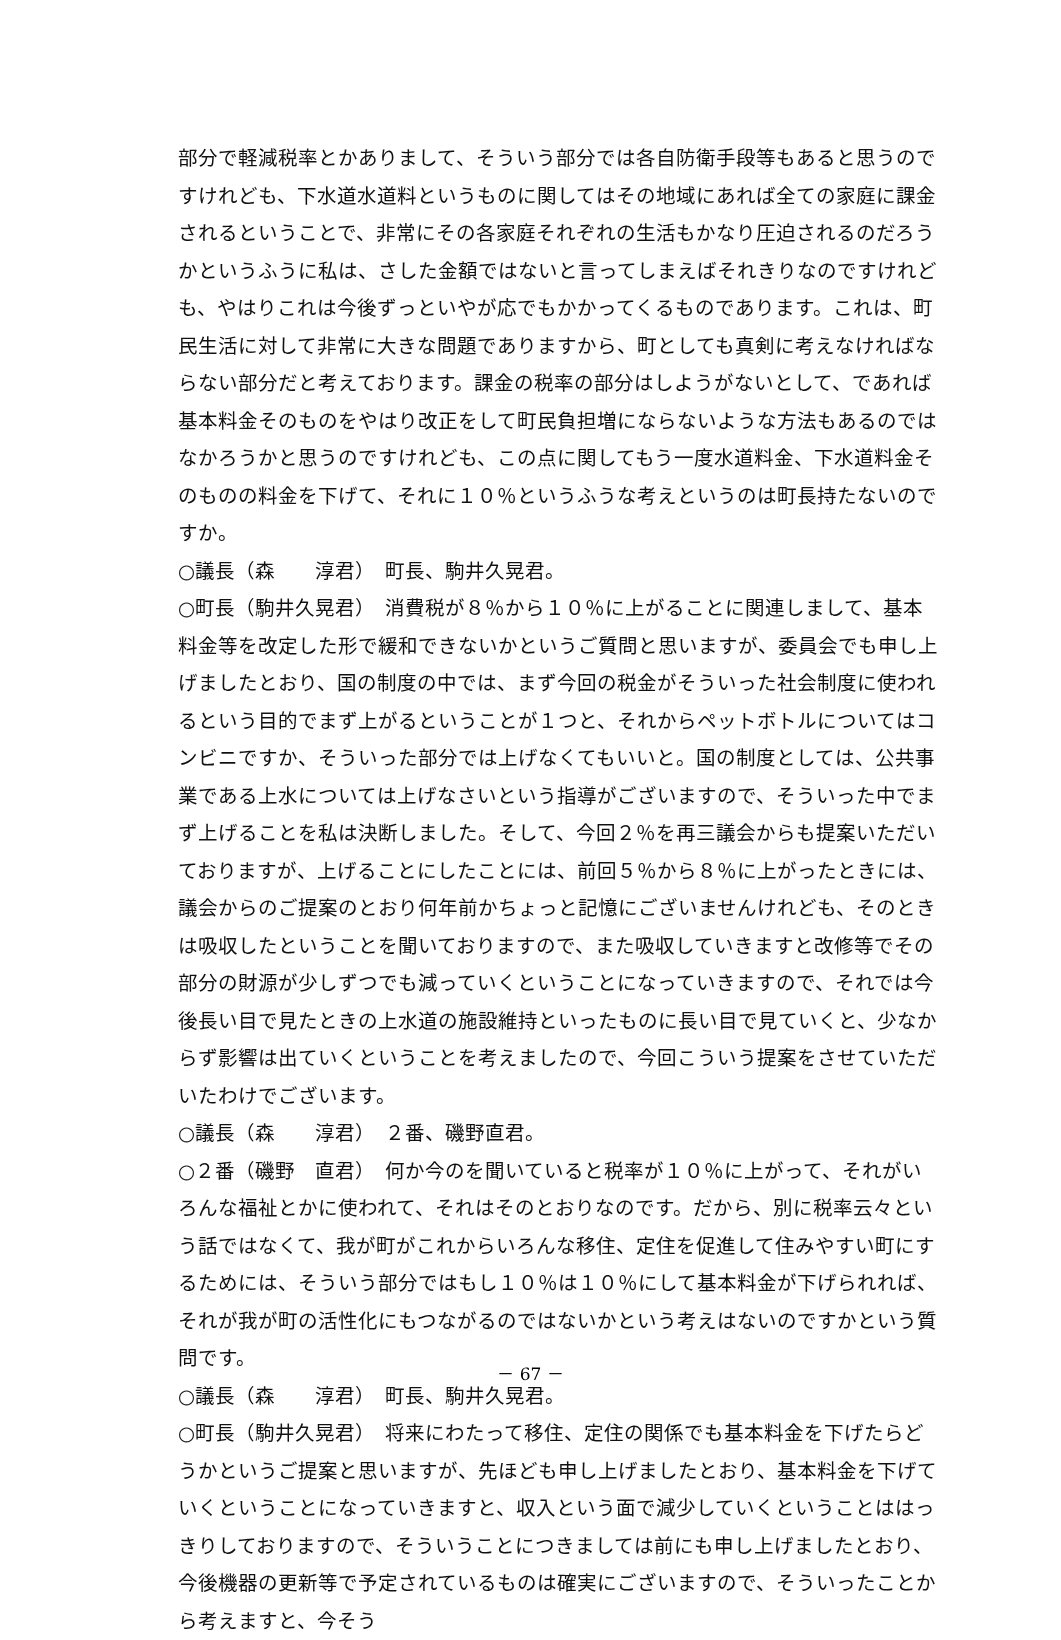部分で軽減税率とかありまして、そういう部分では各自防衛手段等もあると思うのですけれども、下水道水道料というものに関してはその地域にあれば全ての家庭に課金されるということで、非常にその各家庭それぞれの生活もかなり圧迫されるのだろうかというふうに私は、さした金額ではないと言ってしまえばそれきりなのですけれども、やはりこれは今後ずっといやが応でもかかってくるものであります。これは、町民生活に対して非常に大きな問題でありますから、町としても真剣に考えなければならない部分だと考えております。課金の税率の部分はしようがないとして、であれば基本料金そのものをやはり改正をして町民負担増にならないような方法もあるのではなかろうかと思うのですけれども、この点に関してもう一度水道料金、下水道料金そのものの料金を下げて、それに１０％というふうな考えというのは町長持たないのですか。
○議長（森　　淳君）　町長、駒井久晃君。
○町長（駒井久晃君）　消費税が８％から１０％に上がることに関連しまして、基本料金等を改定した形で緩和できないかというご質問と思いますが、委員会でも申し上げましたとおり、国の制度の中では、まず今回の税金がそういった社会制度に使われるという目的でまず上がるということが１つと、それからペットボトルについてはコンビニですか、そういった部分では上げなくてもいいと。国の制度としては、公共事業である上水については上げなさいという指導がございますので、そういった中でまず上げることを私は決断しました。そして、今回２％を再三議会からも提案いただいておりますが、上げることにしたことには、前回５％から８％に上がったときには、議会からのご提案のとおり何年前かちょっと記憶にございませんけれども、そのときは吸収したということを聞いておりますので、また吸収していきますと改修等でその部分の財源が少しずつでも減っていくということになっていきますので、それでは今後長い目で見たときの上水道の施設維持といったものに長い目で見ていくと、少なからず影響は出ていくということを考えましたので、今回こういう提案をさせていただいたわけでございます。
○議長（森　　淳君）　２番、磯野直君。
○２番（磯野　直君）　何か今のを聞いていると税率が１０％に上がって、それがいろんな福祉とかに使われて、それはそのとおりなのです。だから、別に税率云々という話ではなくて、我が町がこれからいろんな移住、定住を促進して住みやすい町にするためには、そういう部分ではもし１０％は１０％にして基本料金が下げられれば、それが我が町の活性化にもつながるのではないかという考えはないのですかという質問です。
○議長（森　　淳君）　町長、駒井久晃君。
○町長（駒井久晃君）　将来にわたって移住、定住の関係でも基本料金を下げたらどうかというご提案と思いますが、先ほども申し上げましたとおり、基本料金を下げていくということになっていきますと、収入という面で減少していくということははっきりしておりますので、そういうことにつきましては前にも申し上げましたとおり、今後機器の更新等で予定されているものは確実にございますので、そういったことから考えますと、今そう
－ 67 －